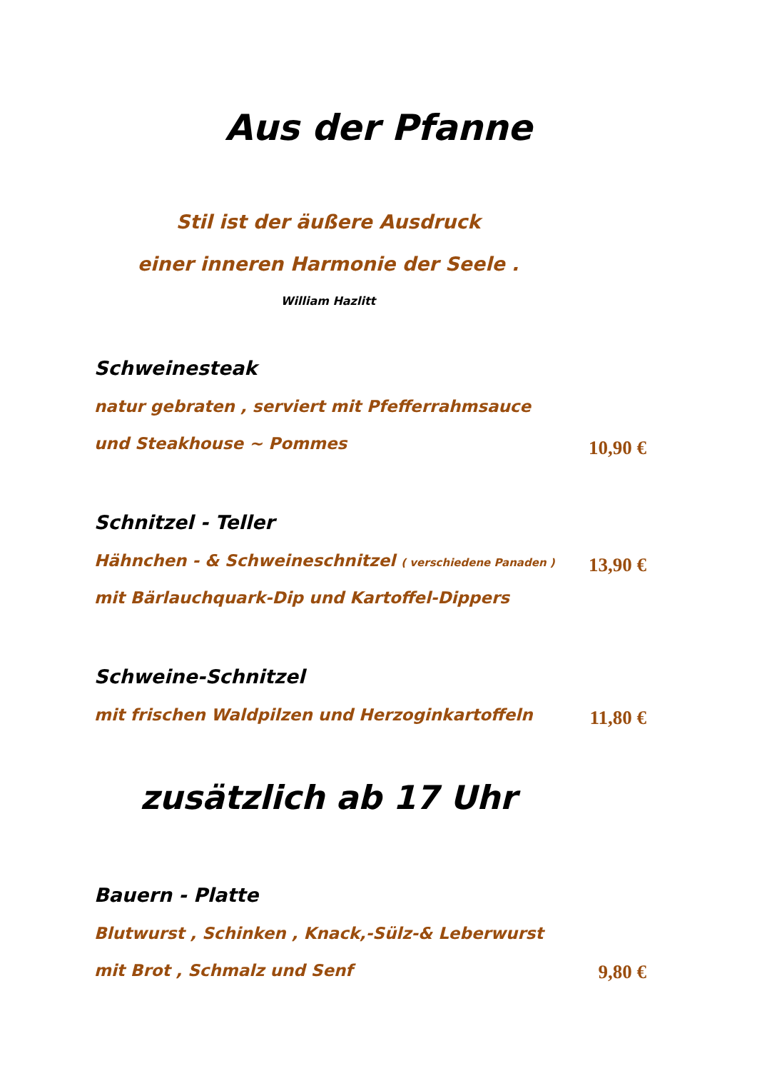Aus der Pfanne
Stil ist der äußere Ausdruck
einer inneren Harmonie der Seele .
William Hazlitt
Schweinesteak
natur gebraten , serviert mit Pfefferrahmsauce
und Steakhouse ~ Pommes
10,90 €
Schnitzel - Teller
Hähnchen - & Schweineschnitzel ( verschiedene Panaden )
mit Bärlauchquark-Dip und Kartoffel-Dippers
13,90 €
Schweine-Schnitzel
mit frischen Waldpilzen und Herzoginkartoffeln
11,80 €
zusätzlich ab 17 Uhr
Bauern - Platte
Blutwurst , Schinken , Knack,-Sülz-& Leberwurst
mit Brot , Schmalz und Senf
9,80 €